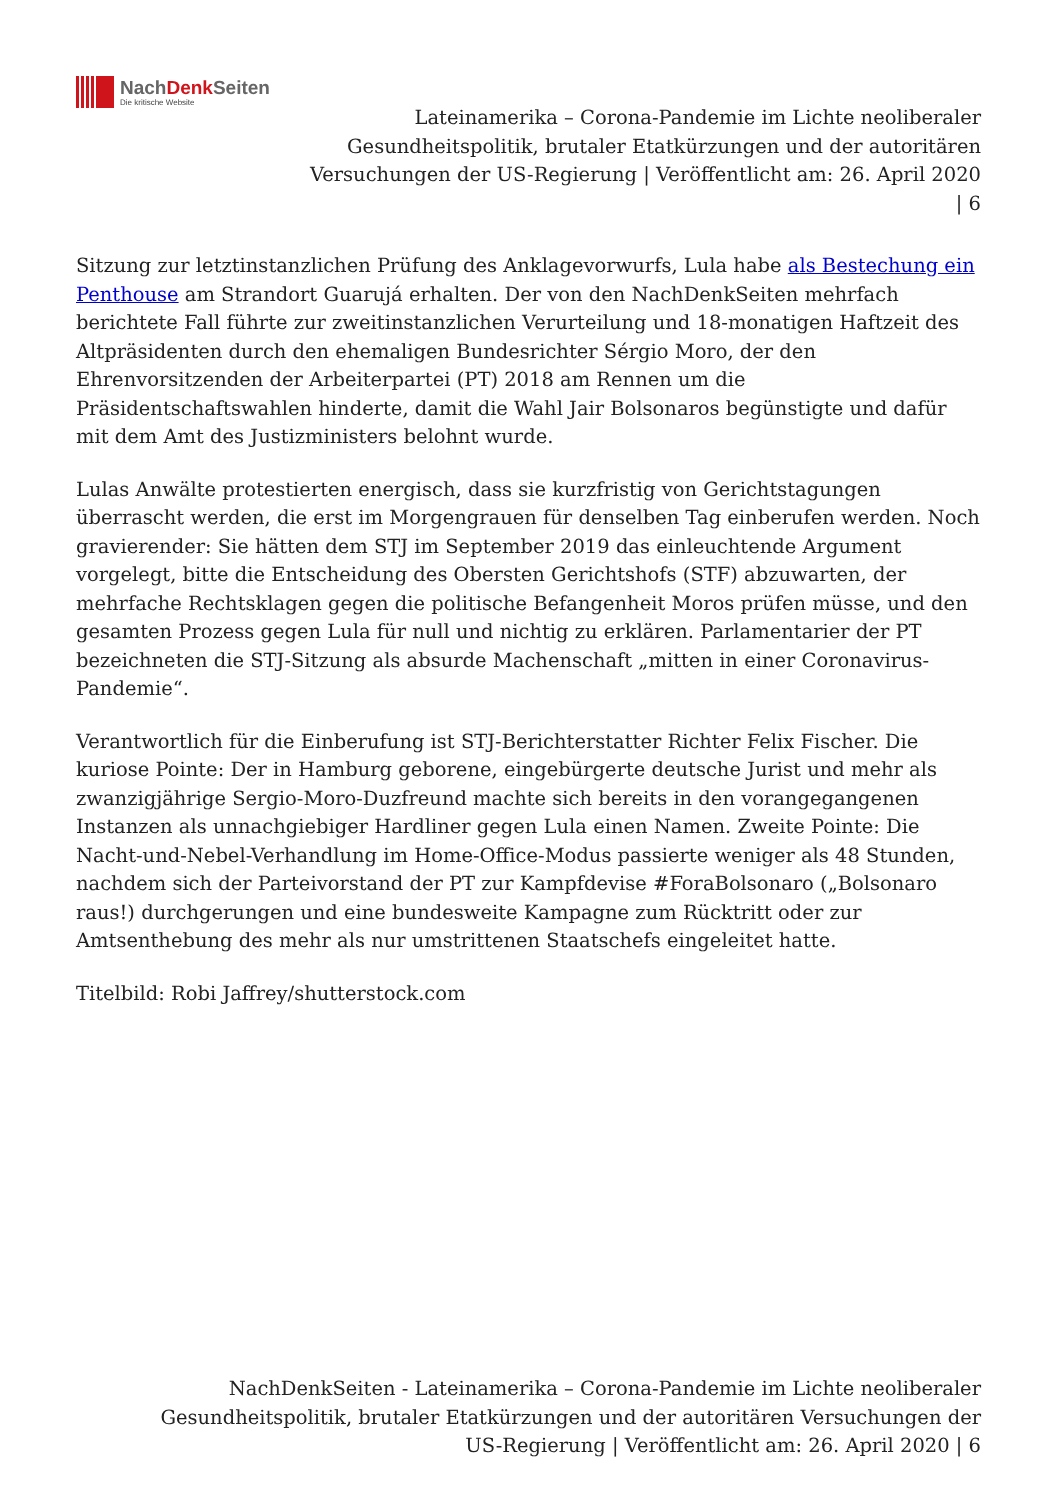NachDenk Seiten
Die kritische Website
Lateinamerika – Corona-Pandemie im Lichte neoliberaler Gesundheitspolitik, brutaler Etatkürzungen und der autoritären Versuchungen der US-Regierung | Veröffentlicht am: 26. April 2020 | 6
Sitzung zur letztinstanzlichen Prüfung des Anklagevorwurfs, Lula habe als Bestechung ein Penthouse am Strandort Guarujá erhalten. Der von den NachDenkSeiten mehrfach berichtete Fall führte zur zweitinstanzlichen Verurteilung und 18-monatigen Haftzeit des Altpräsidenten durch den ehemaligen Bundesrichter Sérgio Moro, der den Ehrenvorsitzenden der Arbeiterpartei (PT) 2018 am Rennen um die Präsidentschaftswahlen hinderte, damit die Wahl Jair Bolsonaros begünstigte und dafür mit dem Amt des Justizministers belohnt wurde.
Lulas Anwälte protestierten energisch, dass sie kurzfristig von Gerichtstagungen überrascht werden, die erst im Morgengrauen für denselben Tag einberufen werden. Noch gravierender: Sie hätten dem STJ im September 2019 das einleuchtende Argument vorgelegt, bitte die Entscheidung des Obersten Gerichtshofs (STF) abzuwarten, der mehrfache Rechtsklagen gegen die politische Befangenheit Moros prüfen müsse, und den gesamten Prozess gegen Lula für null und nichtig zu erklären. Parlamentarier der PT bezeichneten die STJ-Sitzung als absurde Machenschaft „mitten in einer Coronavirus-Pandemie“.
Verantwortlich für die Einberufung ist STJ-Berichterstatter Richter Felix Fischer. Die kuriose Pointe: Der in Hamburg geborene, eingebürgerte deutsche Jurist und mehr als zwanzigjährige Sergio-Moro-Duzfreund machte sich bereits in den vorangegangenen Instanzen als unnachgiebiger Hardliner gegen Lula einen Namen. Zweite Pointe: Die Nacht-und-Nebel-Verhandlung im Home-Office-Modus passierte weniger als 48 Stunden, nachdem sich der Parteivorstand der PT zur Kampfdevise #ForaBolsonaro („Bolsonaro raus!) durchgerungen und eine bundesweite Kampagne zum Rücktritt oder zur Amtsenthebung des mehr als nur umstrittenen Staatschefs eingeleitet hatte.
Titelbild: Robi Jaffrey/shutterstock.com
NachDenkSeiten - Lateinamerika – Corona-Pandemie im Lichte neoliberaler Gesundheitspolitik, brutaler Etatkürzungen und der autoritären Versuchungen der US-Regierung | Veröffentlicht am: 26. April 2020 | 6